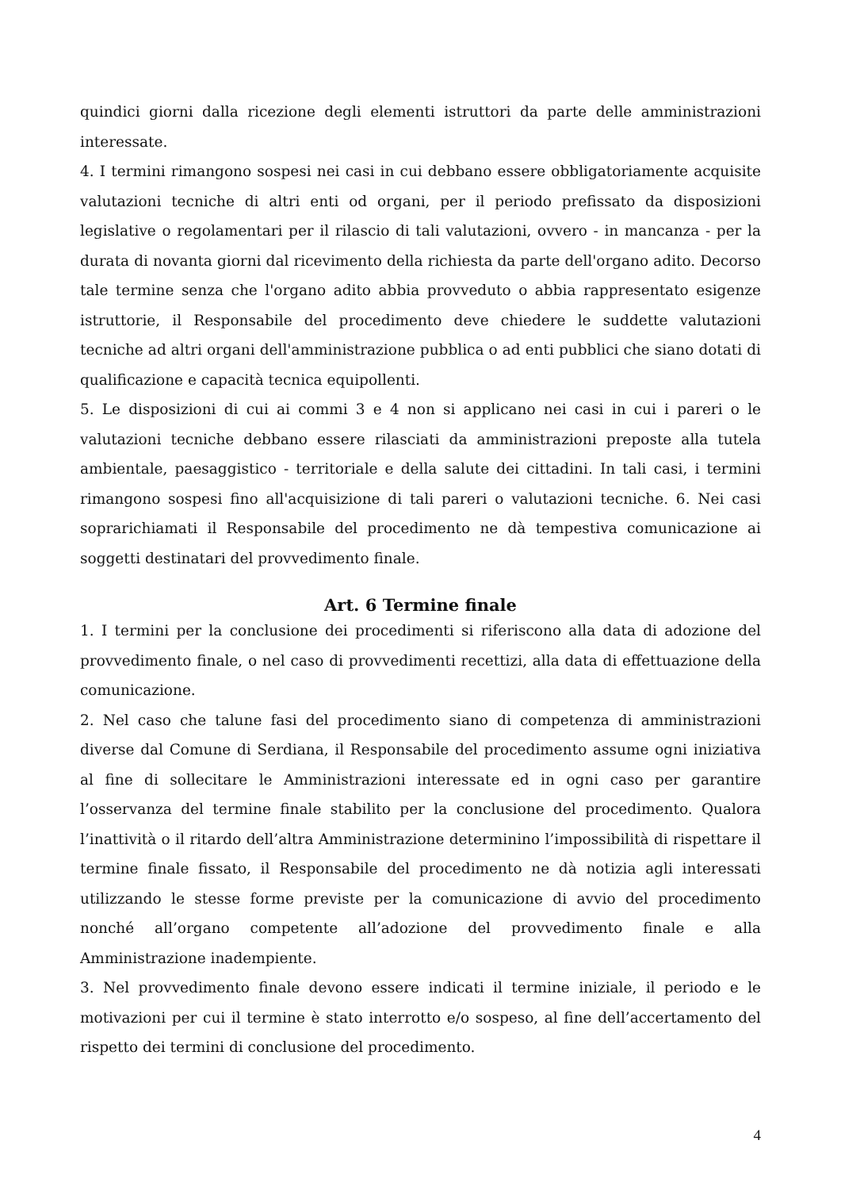quindici giorni dalla ricezione degli elementi istruttori da parte delle amministrazioni interessate.
4. I termini rimangono sospesi nei casi in cui debbano essere obbligatoriamente acquisite valutazioni tecniche di altri enti od organi, per il periodo prefissato da disposizioni legislative o regolamentari per il rilascio di tali valutazioni, ovvero - in mancanza - per la durata di novanta giorni dal ricevimento della richiesta da parte dell'organo adito. Decorso tale termine senza che l'organo adito abbia provveduto o abbia rappresentato esigenze istruttorie, il Responsabile del procedimento deve chiedere le suddette valutazioni tecniche ad altri organi dell'amministrazione pubblica o ad enti pubblici che siano dotati di qualificazione e capacità tecnica equipollenti.
5. Le disposizioni di cui ai commi 3 e 4 non si applicano nei casi in cui i pareri o le valutazioni tecniche debbano essere rilasciati da amministrazioni preposte alla tutela ambientale, paesaggistico - territoriale e della salute dei cittadini. In tali casi, i termini rimangono sospesi fino all'acquisizione di tali pareri o valutazioni tecniche. 6. Nei casi soprarichiamati il Responsabile del procedimento ne dà tempestiva comunicazione ai soggetti destinatari del provvedimento finale.
Art. 6 Termine finale
1. I termini per la conclusione dei procedimenti si riferiscono alla data di adozione del provvedimento finale, o nel caso di provvedimenti recettizi, alla data di effettuazione della comunicazione.
2. Nel caso che talune fasi del procedimento siano di competenza di amministrazioni diverse dal Comune di Serdiana, il Responsabile del procedimento assume ogni iniziativa al fine di sollecitare le Amministrazioni interessate ed in ogni caso per garantire l’osservanza del termine finale stabilito per la conclusione del procedimento. Qualora l’inattività o il ritardo dell’altra Amministrazione determinino l’impossibilità di rispettare il termine finale fissato, il Responsabile del procedimento ne dà notizia agli interessati utilizzando le stesse forme previste per la comunicazione di avvio del procedimento nonché all’organo competente all’adozione del provvedimento finale e alla Amministrazione inadempiente.
3. Nel provvedimento finale devono essere indicati il termine iniziale, il periodo e le motivazioni per cui il termine è stato interrotto e/o sospeso, al fine dell’accertamento del rispetto dei termini di conclusione del procedimento.
4